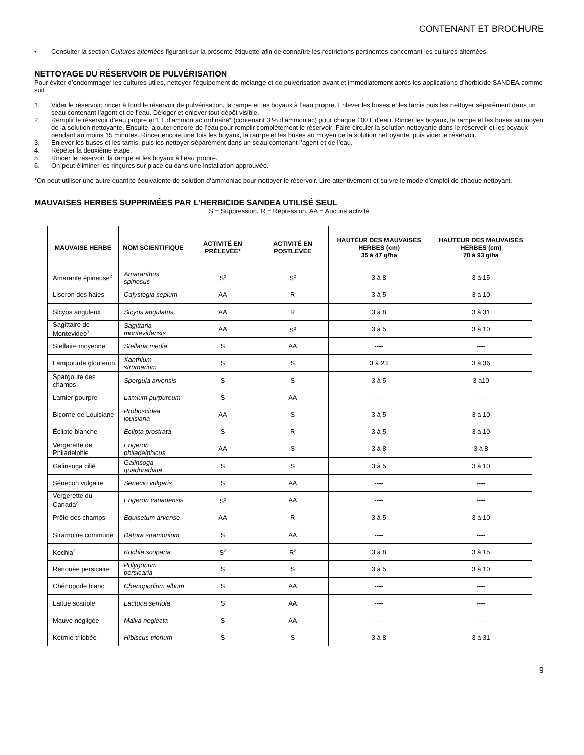CONTENANT ET BROCHURE
• Consulter la section Cultures alternées figurant sur la présente étiquette afin de connaître les restrictions pertinentes concernant les cultures alternées.
NETTOYAGE DU RÉSERVOIR DE PULVÉRISATION
Pour éviter d’endommager les cultures utiles, nettoyer l’équipement de mélange et de pulvérisation avant et immédiatement après les applications d’herbicide SANDEA comme suit :
1. Vider le réservoir; rincer à fond le réservoir de pulvérisation, la rampe et les boyaux à l’eau propre. Enlever les buses et les tamis puis les nettoyer séparément dans un seau contenant l’agent et de l’eau. Déloger et enlever tout dépôt visible.
2. Remplir le réservoir d’eau propre et 1 L d’ammoniac ordinaire* (contenant 3 % d’ammoniac) pour chaque 100 L d’eau. Rincer les boyaux, la rampe et les buses au moyen de la solution nettoyante. Ensuite, ajouter encore de l’eau pour remplir complètement le réservoir. Faire circuler la solution nettoyante dans le réservoir et les boyaux pendant au moins 15 minutes. Rincer encore une fois les boyaux, la rampe et les buses au moyen de la solution nettoyante, puis vider le réservoir.
3. Enlever les buses et les tamis, puis les nettoyer séparément dans un seau contenant l’agent et de l’eau.
4. Répéter la deuxième étape.
5. Rincer le réservoir, la rampe et les boyaux à l’eau propre.
6. On peut éliminer les rinçures sur place ou dans une installation approuvée.
*On peut utiliser une autre quantité équivalente de solution d’ammoniac pour nettoyer le réservoir. Lire attentivement et suivre le mode d’emploi de chaque nettoyant.
MAUVAISES HERBES SUPPRIMÉES PAR L’HERBICIDE SANDEA UTILISÉ SEUL
S = Suppression, R = Répression, AA = Aucune activité
| MAUVAISE HERBE | NOM SCIENTIFIQUE | ACTIVITÉ EN PRÉLEVÉE* | ACTIVITÉ EN POSTLEVÉE | HAUTEUR DES MAUVAISES HERBES (cm) 35 à 47 g/ha | HAUTEUR DES MAUVAISES HERBES (cm) 70 à 93 g/ha |
| --- | --- | --- | --- | --- | --- |
| Amarante épineuse<sup>2</sup> | Amaranthus spinosus | S<sup>2</sup> | S<sup>2</sup> | 3 à 8 | 3 à 15 |
| Liseron des haies | Calystegia sepium | AA | R | 3 à 5 | 3 à 10 |
| Sicyos anguleux | Sicyos angulatus | AA | R | 3 à 8 | 3 à 31 |
| Sagittaire de Montevideo<sup>3</sup> | Sagittaria montevidensis | AA | S<sup>3</sup> | 3 à 5 | 3 à 10 |
| Stellaire moyenne | Stellaria media | S | AA | ---- | ---- |
| Lampourde glouteron | Xanthium strumarium | S | S | 3 à 23 | 3 à 36 |
| Spargoute des champs | Spergula arvensis | S | S | 3 à 5 | 3 à10 |
| Lamier pourpre | Lamium purpureum | S | AA | ---- | ---- |
| Bicorne de Louisiane | Proboscidea louisiana | AA | S | 3 à 5 | 3 à 10 |
| Éclipte blanche | Ecilpta prostrata | S | R | 3 à 5 | 3 à 10 |
| Vergerette de Philadelphie | Erigeron philadelphicus | AA | S | 3 à 8 | 3 à 8 |
| Galinsoga cilié | Galinsoga quadriradiata | S | S | 3 à 5 | 3 à 10 |
| Séneçon vulgaire | Senecio vulgaris | S | AA | ---- | ---- |
| Vergerette du Canada<sup>2</sup> | Erigeron canadensis | S<sup>2</sup> | AA | ---- | ---- |
| Prêle des champs | Equisetum arvense | AA | R | 3 à 5 | 3 à 10 |
| Stramoine commune | Datura stramonium | S | AA | ---- | ---- |
| Kochia<sup>2</sup> | Kochia scoparia | S<sup>2</sup> | R<sup>2</sup> | 3 à 8 | 3 à 15 |
| Renouée persicaire | Polygonum persicaria | S | S | 3 à 5 | 3 à 10 |
| Chénopode blanc | Chenopodium album | S | AA | ---- | ---- |
| Laitue scariole | Lactuca serriola | S | AA | ---- | ---- |
| Mauve négligée | Malva neglecta | S | AA | ---- | ---- |
| Ketmie trilobée | Hibiscus trionum | S | S | 3 à 8 | 3 à 31 |
9